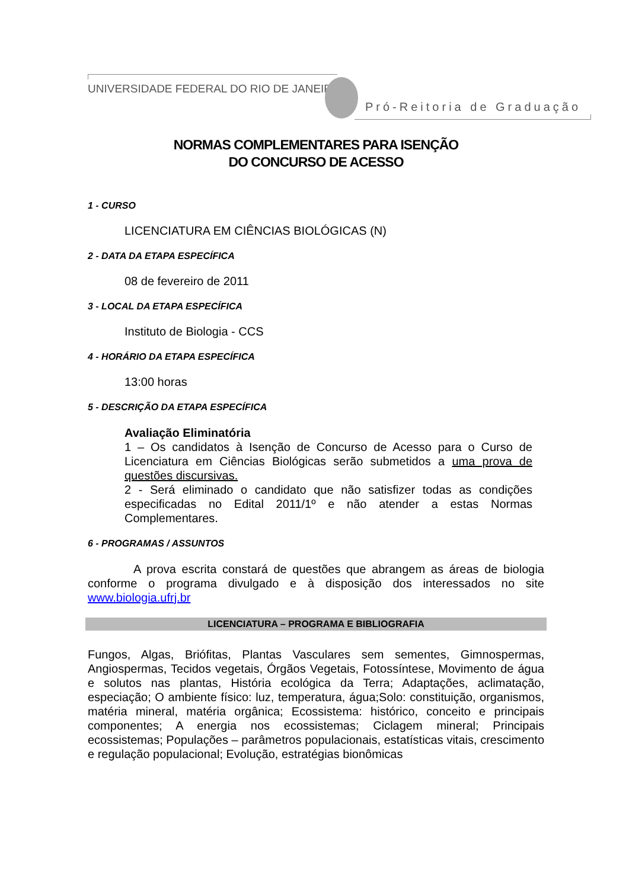UNIVERSIDADE FEDERAL DO RIO DE JANEIRO
Pró-Reitoria de Graduação
NORMAS COMPLEMENTARES PARA ISENÇÃO
DO CONCURSO DE ACESSO
1 - CURSO
LICENCIATURA EM CIÊNCIAS BIOLÓGICAS (N)
2 - DATA DA ETAPA ESPECÍFICA
08 de fevereiro de 2011
3 - LOCAL DA ETAPA ESPECÍFICA
Instituto de Biologia - CCS
4 - HORÁRIO DA ETAPA ESPECÍFICA
13:00 horas
5 - DESCRIÇÃO DA ETAPA ESPECÍFICA
Avaliação Eliminatória
1 – Os candidatos à Isenção de Concurso de Acesso para o Curso de Licenciatura em Ciências Biológicas serão submetidos a uma prova de questões discursivas.
2 - Será eliminado o candidato que não satisfizer todas as condições especificadas no Edital 2011/1º e não atender a estas Normas Complementares.
6 - PROGRAMAS / ASSUNTOS
A prova escrita constará de questões que abrangem as áreas de biologia conforme o programa divulgado e à disposição dos interessados no site www.biologia.ufrj.br
LICENCIATURA – PROGRAMA E BIBLIOGRAFIA
Fungos, Algas, Briófitas, Plantas Vasculares sem sementes, Gimnospermas, Angiospermas, Tecidos vegetais, Órgãos Vegetais, Fotossíntese, Movimento de água e solutos nas plantas, História ecológica da Terra; Adaptações, aclimatação, especiação; O ambiente físico: luz, temperatura, água;Solo: constituição, organismos, matéria mineral, matéria orgânica; Ecossistema: histórico, conceito e principais componentes; A energia nos ecossistemas; Ciclagem mineral; Principais ecossistemas; Populações – parâmetros populacionais, estatísticas vitais, crescimento e regulação populacional; Evolução, estratégias bionômicas